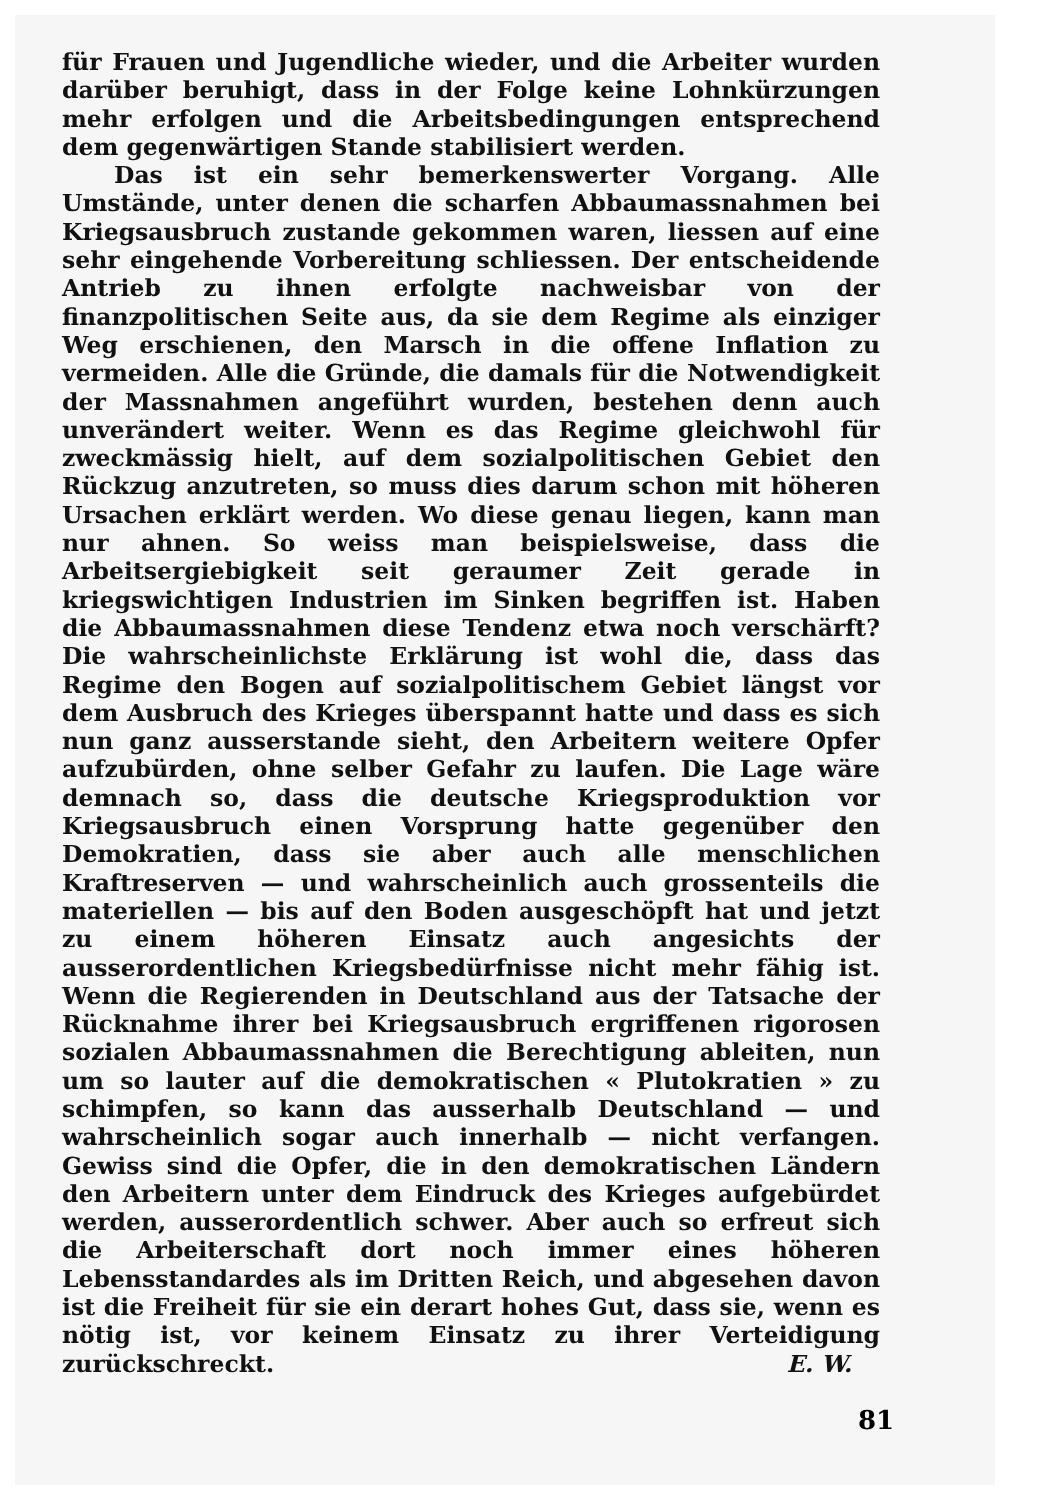für Frauen und Jugendliche wieder, und die Arbeiter wurden darüber beruhigt, dass in der Folge keine Lohnkürzungen mehr erfolgen und die Arbeitsbedingungen entsprechend dem gegenwärtigen Stande stabilisiert werden.
Das ist ein sehr bemerkenswerter Vorgang. Alle Umstände, unter denen die scharfen Abbaumassnahmen bei Kriegsausbruch zustande gekommen waren, liessen auf eine sehr eingehende Vorbereitung schliessen. Der entscheidende Antrieb zu ihnen erfolgte nachweisbar von der finanzpolitischen Seite aus, da sie dem Regime als einziger Weg erschienen, den Marsch in die offene Inflation zu vermeiden. Alle die Gründe, die damals für die Notwendigkeit der Massnahmen angeführt wurden, bestehen denn auch unverändert weiter. Wenn es das Regime gleichwohl für zweckmässig hielt, auf dem sozialpolitischen Gebiet den Rückzug anzutreten, so muss dies darum schon mit höheren Ursachen erklärt werden. Wo diese genau liegen, kann man nur ahnen. So weiss man beispielsweise, dass die Arbeitsergiebigkeit seit geraumer Zeit gerade in kriegswichtigen Industrien im Sinken begriffen ist. Haben die Abbaumassnahmen diese Tendenz etwa noch verschärft? Die wahrscheinlichste Erklärung ist wohl die, dass das Regime den Bogen auf sozialpolitischem Gebiet längst vor dem Ausbruch des Krieges überspannt hatte und dass es sich nun ganz ausserstande sieht, den Arbeitern weitere Opfer aufzubürden, ohne selber Gefahr zu laufen. Die Lage wäre demnach so, dass die deutsche Kriegsproduktion vor Kriegsausbruch einen Vorsprung hatte gegenüber den Demokratien, dass sie aber auch alle menschlichen Kraftreserven — und wahrscheinlich auch grossenteils die materiellen — bis auf den Boden ausgeschöpft hat und jetzt zu einem höheren Einsatz auch angesichts der ausserordentlichen Kriegsbedürfnisse nicht mehr fähig ist. Wenn die Regierenden in Deutschland aus der Tatsache der Rücknahme ihrer bei Kriegsausbruch ergriffenen rigorosen sozialen Abbaumassnahmen die Berechtigung ableiten, nun um so lauter auf die demokratischen « Plutokratien » zu schimpfen, so kann das ausserhalb Deutschland — und wahrscheinlich sogar auch innerhalb — nicht verfangen. Gewiss sind die Opfer, die in den demokratischen Ländern den Arbeitern unter dem Eindruck des Krieges aufgebürdet werden, ausserordentlich schwer. Aber auch so erfreut sich die Arbeiterschaft dort noch immer eines höheren Lebensstandardes als im Dritten Reich, und abgesehen davon ist die Freiheit für sie ein derart hohes Gut, dass sie, wenn es nötig ist, vor keinem Einsatz zu ihrer Verteidigung zurückschreckt. E. W.
81